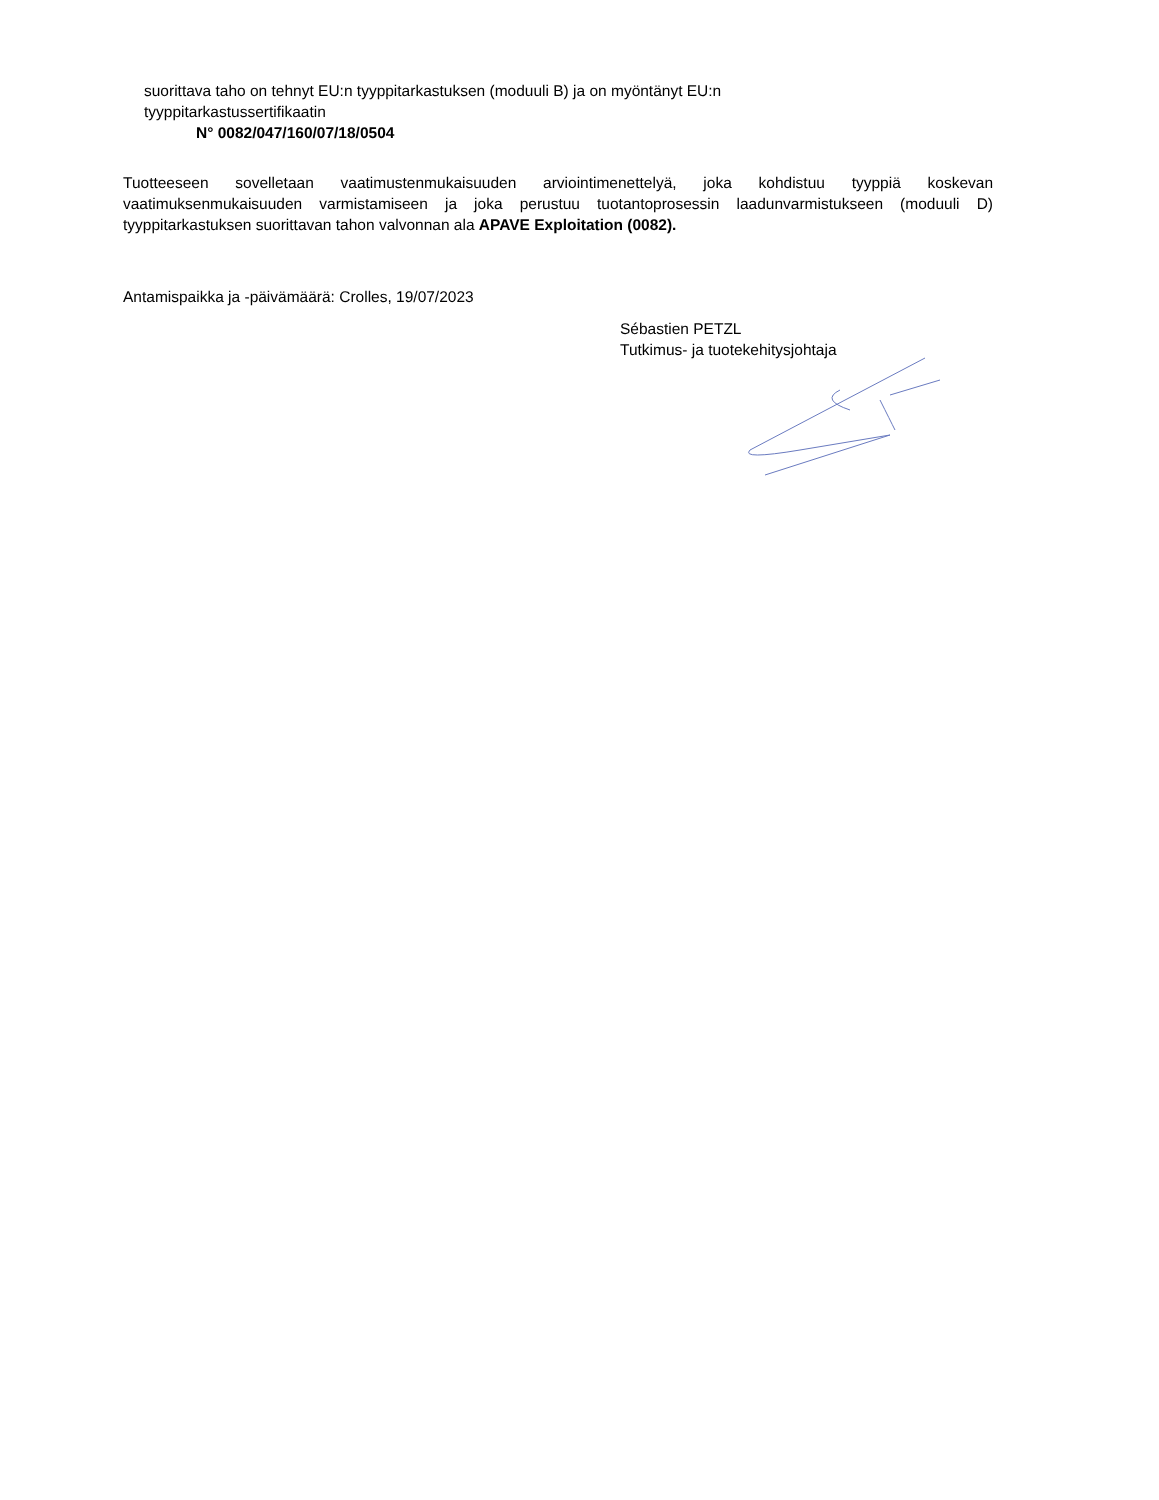suorittava taho on tehnyt EU:n tyyppitarkastuksen (moduuli B) ja on myöntänyt EU:n tyyppitarkastussertifikaatin
N° 0082/047/160/07/18/0504
Tuotteeseen sovelletaan vaatimustenmukaisuuden arviointimenettelyä, joka kohdistuu tyyppiä koskevan vaatimuksenmukaisuuden varmistamiseen ja joka perustuu tuotantoprosessin laadunvarmistukseen (moduuli D) tyyppitarkastuksen suorittavan tahon valvonnan ala APAVE Exploitation (0082).
Antamispaikka ja -päivämäärä: Crolles, 19/07/2023
Sébastien PETZL
Tutkimus- ja tuotekehitysjohtaja